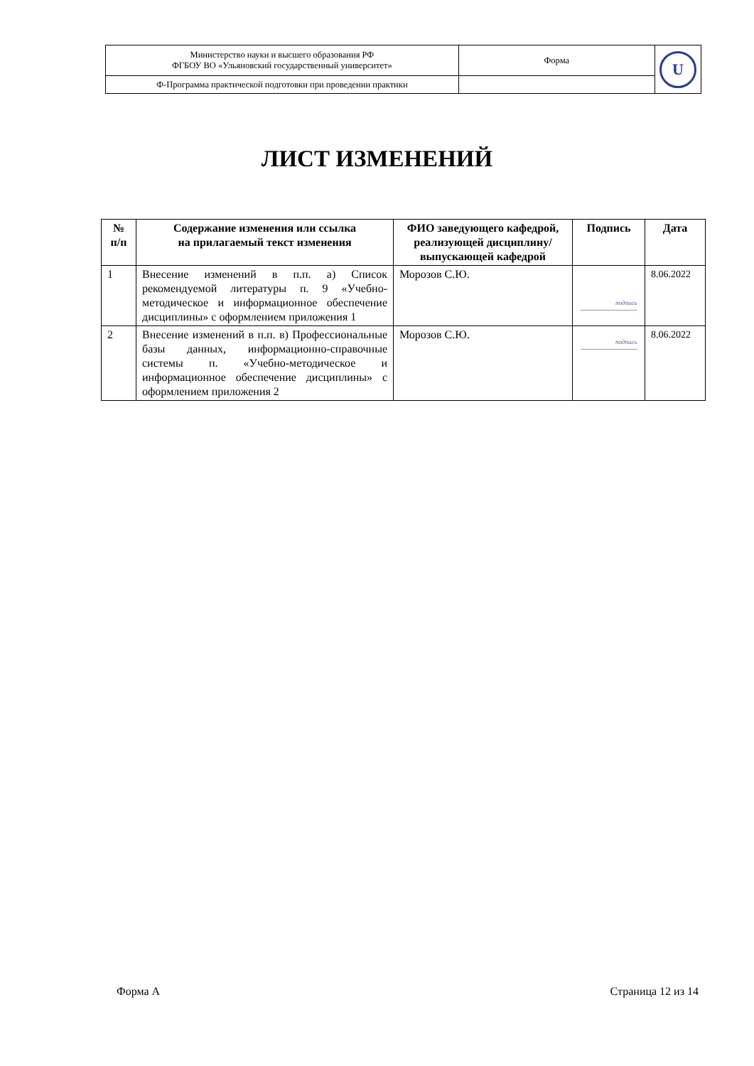| Министерство науки и высшего образования РФ ФГБОУ ВО «Ульяновский государственный университет» | Форма | U |
| Ф-Программа практической подготовки при проведении практики | | |
ЛИСТ ИЗМЕНЕНИЙ
| № п/п | Содержание изменения или ссылка на прилагаемый текст изменения | ФИО заведующего кафедрой, реализующей дисциплину/ выпускающей кафедрой | Подпись | Дата |
| --- | --- | --- | --- | --- |
| 1 | Внесение изменений в п.п. а) Список рекомендуемой литературы п. 9 «Учебно-методическое и информационное обеспечение дисциплины» с оформлением приложения 1 | Морозов С.Ю. | подпись | 8.06.2022 |
| 2 | Внесение изменений в п.п. в) Профессиональные базы данных, информационно-справочные системы п. «Учебно-методическое и информационное обеспечение дисциплины» с оформлением приложения 2 | Морозов С.Ю. | подпись | 8.06.2022 |
Форма А Страница 12 из 14